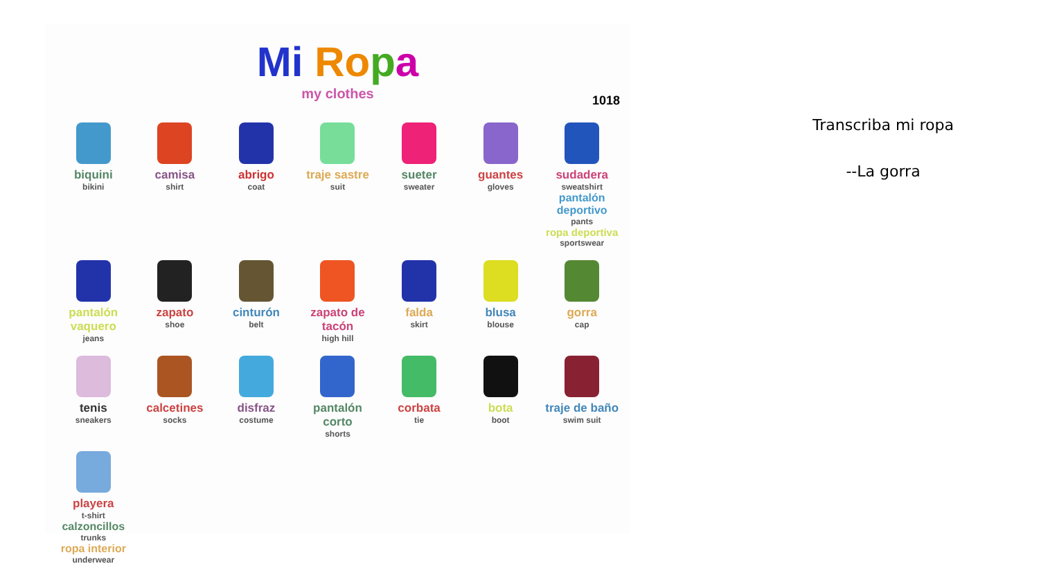1018
Mi Ro pa
my clothes
biquini
bikini
camisa
shirt
abrigo
coat
traje sastre
suit
sueter
sweater
guantes
gloves
sudadera
sweatshirt
pantalón deportivo
pants
ropa deportiva
sportswear
pantalón vaquero
jeans
zapato
shoe
cinturón
belt
zapato de tacón
high hill
falda
skirt
blusa
blouse
gorra
cap
tenis
sneakers
calcetines
socks
disfraz
costume
pantalón corto
shorts
corbata
tie
bota
boot
traje de baño
swim suit
playera
t-shirt
calzoncillos
trunks
ropa interior
underwear
Transcriba mi ropa
--La gorra